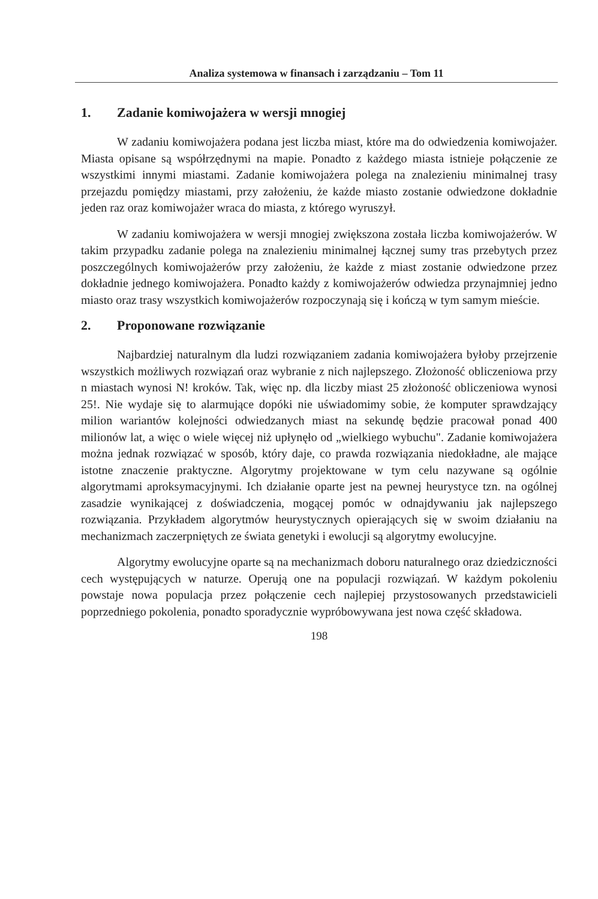Analiza systemowa w finansach i zarządzaniu – Tom 11
1. Zadanie komiwojażera w wersji mnogiej
W zadaniu komiwojażera podana jest liczba miast, które ma do odwiedzenia komiwojażer. Miasta opisane są współrzędnymi na mapie. Ponadto z każdego miasta istnieje połączenie ze wszystkimi innymi miastami. Zadanie komiwojażera polega na znalezieniu minimalnej trasy przejazdu pomiędzy miastami, przy założeniu, że każde miasto zostanie odwiedzone dokładnie jeden raz oraz komiwojażer wraca do miasta, z którego wyruszył.
W zadaniu komiwojażera w wersji mnogiej zwiększona została liczba komiwojażerów. W takim przypadku zadanie polega na znalezieniu minimalnej łącznej sumy tras przebytych przez poszczególnych komiwojażerów przy założeniu, że każde z miast zostanie odwiedzone przez dokładnie jednego komiwojażera. Ponadto każdy z komiwojażerów odwiedza przynajmniej jedno miasto oraz trasy wszystkich komiwojażerów rozpoczynają się i kończą w tym samym mieście.
2. Proponowane rozwiązanie
Najbardziej naturalnym dla ludzi rozwiązaniem zadania komiwojażera byłoby przejrzenie wszystkich możliwych rozwiązań oraz wybranie z nich najlepszego. Złożoność obliczeniowa przy n miastach wynosi N! kroków. Tak, więc np. dla liczby miast 25 złożoność obliczeniowa wynosi 25!. Nie wydaje się to alarmujące dopóki nie uświadomimy sobie, że komputer sprawdzający milion wariantów kolejności odwiedzanych miast na sekundę będzie pracował ponad 400 milionów lat, a więc o wiele więcej niż upłynęło od „wielkiego wybuchu". Zadanie komiwojażera można jednak rozwiązać w sposób, który daje, co prawda rozwiązania niedokładne, ale mające istotne znaczenie praktyczne. Algorytmy projektowane w tym celu nazywane są ogólnie algorytmami aproksymacyjnymi. Ich działanie oparte jest na pewnej heurystyce tzn. na ogólnej zasadzie wynikającej z doświadczenia, mogącej pomóc w odnajdywaniu jak najlepszego rozwiązania. Przykładem algorytmów heurystycznych opierających się w swoim działaniu na mechanizmach zaczerpniętych ze świata genetyki i ewolucji są algorytmy ewolucyjne.
Algorytmy ewolucyjne oparte są na mechanizmach doboru naturalnego oraz dziedziczności cech występujących w naturze. Operują one na populacji rozwiązań. W każdym pokoleniu powstaje nowa populacja przez połączenie cech najlepiej przystosowanych przedstawicieli poprzedniego pokolenia, ponadto sporadycznie wypróbowywana jest nowa część składowa.
198